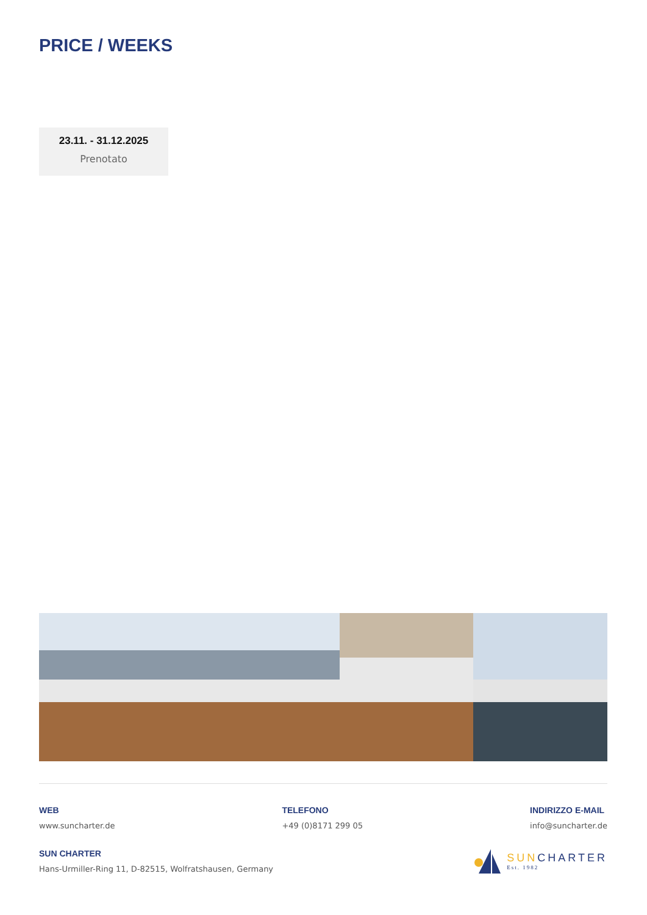PRICE / WEEKS
23.11. - 31.12.2025
Prenotato
WEB
www.suncharter.de
TELEFONO
+49 (0)8171 299 05
INDIRIZZO E-MAIL
info@suncharter.de
SUN CHARTER
Hans-Urmiller-Ring 11, D-82515, Wolfratshausen, Germany
SUNCHARTER
Est. 1982